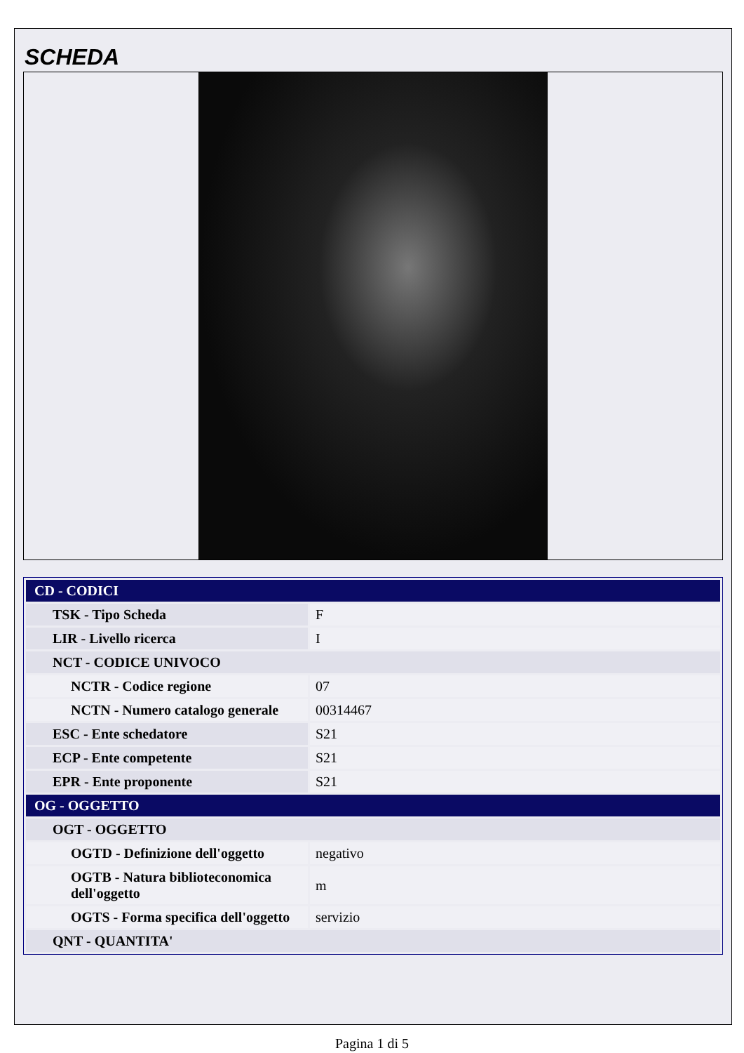SCHEDA
| CD - CODICI | |
| TSK - Tipo Scheda | F |
| LIR - Livello ricerca | I |
| NCT - CODICE UNIVOCO | |
| NCTR - Codice regione | 07 |
| NCTN - Numero catalogo generale | 00314467 |
| ESC - Ente schedatore | S21 |
| ECP - Ente competente | S21 |
| EPR - Ente proponente | S21 |
| OG - OGGETTO | |
| OGT - OGGETTO | |
| OGTD - Definizione dell'oggetto | negativo |
| OGTB - Natura biblioteconomica dell'oggetto | m |
| OGTS - Forma specifica dell'oggetto | servizio |
| QNT - QUANTITA' | |
Pagina 1 di 5